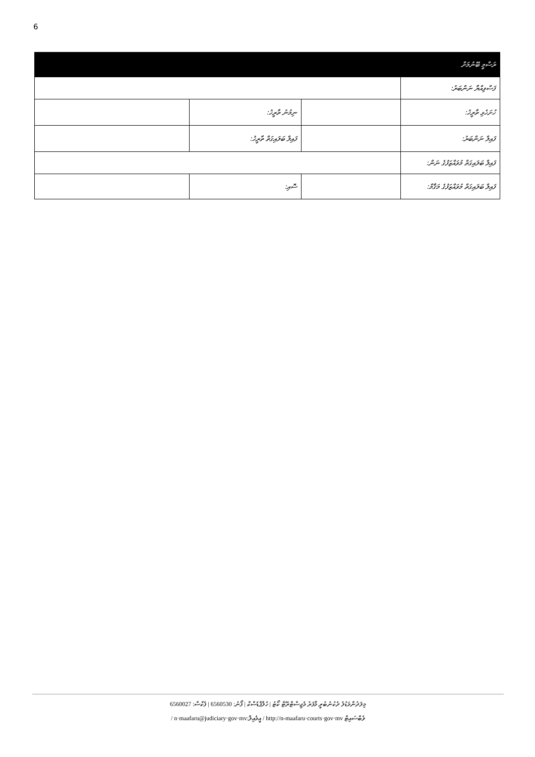6
| ރަސްމީ ބޭނުމަށް | | | |
| --- | --- | --- | --- |
| ފަސްވިއްޔާ ނަންބަރު: | | | |
| ހުށަހެޅި ތާރީޚު: | | ނިމުނު ތާރީޚު: | |
| ފައިލް ނަންބަރު: | | ފައިލް ބަލައިގަތް ތާރީޚު: | |
| ފައިލް ބަލައިގަތް މުވައްޒަފުގެ ނަން: | | | |
| ފައިލް ބަލައިގަތް މުވައްޒަފުގެ މަޤާމް: | | ސޮއި: | |
މިލަދުންމަޑުލު ދެކުނުބުރީ މާފަރު މެޖިސްޓްރޭޓް ކޯޓު | ހެލްޕްޑެސްކް | ފޯނު: 6560530 | ފެކްސް: 6560027
ވެބްސައިޓް http://n-maafaru·courts·gov·mv / އީމެއިލް:n·maafaru@judiciary·gov·mv /